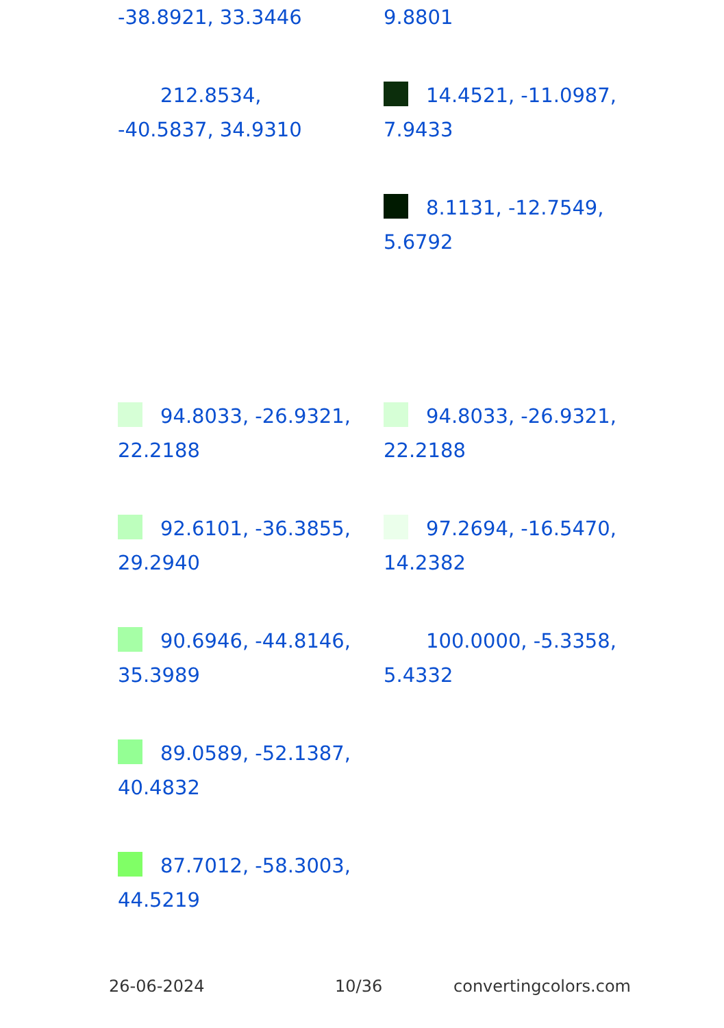-38.8921, 33.3446 9.8801
212.8534, -40.5837, 34.9310
14.4521, -11.0987, 7.9433
8.1131, -12.7549, 5.6792
94.8033, -26.9321, 22.2188
94.8033, -26.9321, 22.2188
92.6101, -36.3855, 29.2940
97.2694, -16.5470, 14.2382
90.6946, -44.8146, 35.3989
100.0000, -5.3358, 5.4332
89.0589, -52.1387, 40.4832
87.7012, -58.3003, 44.5219
26-06-2024 10/36 convertingcolors.com